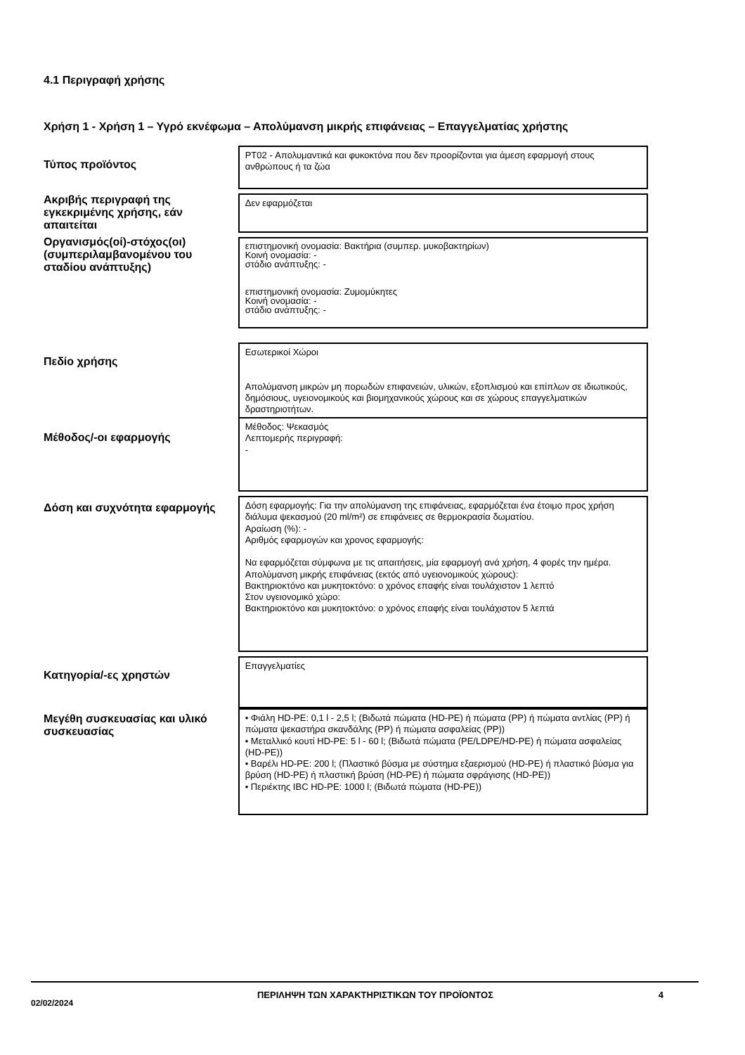4.1 Περιγραφή χρήσης
Χρήση 1 - Χρήση 1 – Υγρό εκνέφωμα – Απολύμανση μικρής επιφάνειας – Επαγγελματίας χρήστης
Τύπος προϊόντος
PT02 - Απολυμαντικά και φυκοκτόνα που δεν προορίζονται για άμεση εφαρμογή στους ανθρώπους ή τα ζώα
Ακριβής περιγραφή της εγκεκριμένης χρήσης, εάν απαιτείται
Δεν εφαρμόζεται
Οργανισμός(οί)-στόχος(οι) (συμπεριλαμβανομένου του σταδίου ανάπτυξης)
επιστημονική ονομασία: Βακτήρια (συμπερ. μυκοβακτηρίων)
Κοινή ονομασία: -
στάδιο ανάπτυξης: -
επιστημονική ονομασία: Ζυμομύκητες
Κοινή ονομασία: -
στάδιο ανάπτυξης: -
Πεδίο χρήσης
Εσωτερικοί Χώροι
Απολύμανση μικρών μη πορωδών επιφανειών, υλικών, εξοπλισμού και επίπλων σε ιδιωτικούς, δημόσιους, υγειονομικούς και βιομηχανικούς χώρους και σε χώρους επαγγελματικών δραστηριοτήτων.
Μέθοδος/-οι εφαρμογής
Μέθοδος: Ψεκασμός
Λεπτομερής περιγραφή:
-
Δόση και συχνότητα εφαρμογής
Δόση εφαρμογής: Για την απολύμανση της επιφάνειας, εφαρμόζεται ένα έτοιμο προς χρήση διάλυμα ψεκασμού (20 ml/m²) σε επιφάνειες σε θερμοκρασία δωματίου.
Αραίωση (%): -
Αριθμός εφαρμογών και χρονος εφαρμογής:
Να εφαρμόζεται σύμφωνα με τις απαιτήσεις, μία εφαρμογή ανά χρήση, 4 φορές την ημέρα.
Απολύμανση μικρής επιφάνειας (εκτός από υγειονομικούς χώρους):
Βακτηριοκτόνο και μυκητοκτόνο: ο χρόνος επαφής είναι τουλάχιστον 1 λεπτό
Στον υγειονομικό χώρο:
Βακτηριοκτόνο και μυκητοκτόνο: ο χρόνος επαφής είναι τουλάχιστον 5 λεπτά
Κατηγορία/-ες χρηστών
Επαγγελματίες
Μεγέθη συσκευασίας και υλικό συσκευασίας
• Φιάλη HD-PE: 0,1 l - 2,5 l; (Βιδωτά πώματα (HD-PE) ή πώματα (PP) ή πώματα αντλίας (PP) ή πώματα ψεκαστήρα σκανδάλης (PP) ή πώματα ασφαλείας (PP))
• Μεταλλικό κουτί HD-PE: 5 l - 60 l; (Βιδωτά πώματα (PE/LDPE/HD-PE) ή πώματα ασφαλείας (HD-PE))
• Βαρέλι HD-PE: 200 l; (Πλαστικό βύσμα με σύστημα εξαερισμού (HD-PE) ή πλαστικό βύσμα για βρύση (HD-PE) ή πλαστική βρύση (HD-PE) ή πώματα σφράγισης (HD-PE))
• Περιέκτης IBC HD-PE: 1000 l; (Βιδωτά πώματα (HD-PE))
02/02/2024
ΠΕΡΙΛΗΨΗ ΤΩΝ ΧΑΡΑΚΤΗΡΙΣΤΙΚΩΝ ΤΟΥ ΠΡΟΪΟΝΤΟΣ 4